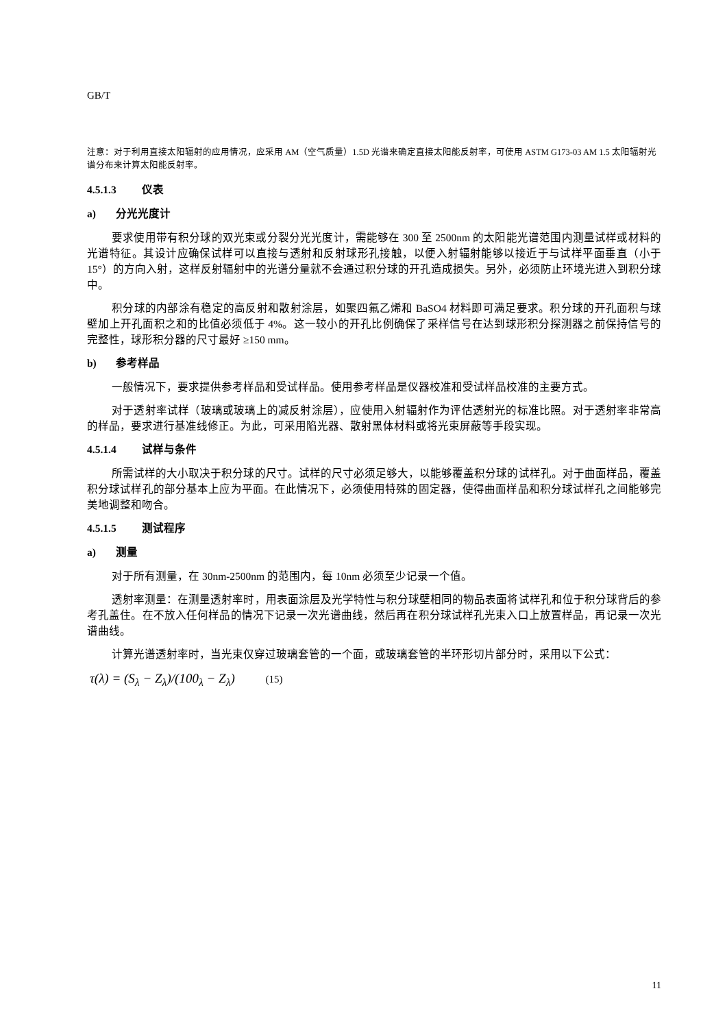GB/T
注意：对于利用直接太阳辐射的应用情况，应采用 AM（空气质量）1.5D 光谱来确定直接太阳能反射率，可使用 ASTM G173-03 AM 1.5 太阳辐射光谱分布来计算太阳能反射率。
4.5.1.3 仪表
a) 分光光度计
要求使用带有积分球的双光束或分裂分光光度计，需能够在 300 至 2500nm 的太阳能光谱范围内测量试样或材料的光谱特征。其设计应确保试样可以直接与透射和反射球形孔接触，以便入射辐射能够以接近于与试样平面垂直（小于 15°）的方向入射，这样反射辐射中的光谱分量就不会通过积分球的开孔造成损失。另外，必须防止环境光进入到积分球中。
积分球的内部涂有稳定的高反射和散射涂层，如聚四氟乙烯和 BaSO4 材料即可满足要求。积分球的开孔面积与球壁加上开孔面积之和的比值必须低于 4%。这一较小的开孔比例确保了采样信号在达到球形积分探测器之前保持信号的完整性，球形积分器的尺寸最好 ≥150 mm。
b) 参考样品
一般情况下，要求提供参考样品和受试样品。使用参考样品是仪器校准和受试样品校准的主要方式。
对于透射率试样（玻璃或玻璃上的减反射涂层），应使用入射辐射作为评估透射光的标准比照。对于透射率非常高的样品，要求进行基准线修正。为此，可采用陷光器、散射黑体材料或将光束屏蔽等手段实现。
4.5.1.4 试样与条件
所需试样的大小取决于积分球的尺寸。试样的尺寸必须足够大，以能够覆盖积分球的试样孔。对于曲面样品，覆盖积分球试样孔的部分基本上应为平面。在此情况下，必须使用特殊的固定器，使得曲面样品和积分球试样孔之间能够完美地调整和吻合。
4.5.1.5 测试程序
a) 测量
对于所有测量，在 30nm-2500nm 的范围内，每 10nm 必须至少记录一个值。
透射率测量：在测量透射率时，用表面涂层及光学特性与积分球壁相同的物品表面将试样孔和位于积分球背后的参考孔盖住。在不放入任何样品的情况下记录一次光谱曲线，然后再在积分球试样孔光束入口上放置样品，再记录一次光谱曲线。
计算光谱透射率时，当光束仅穿过玻璃套管的一个面，或玻璃套管的半环形切片部分时，采用以下公式：
τ(λ) = (S<sub>λ</sub> − Z<sub>λ</sub>)/(100<sub>λ</sub> − Z<sub>λ</sub>) (15)
11